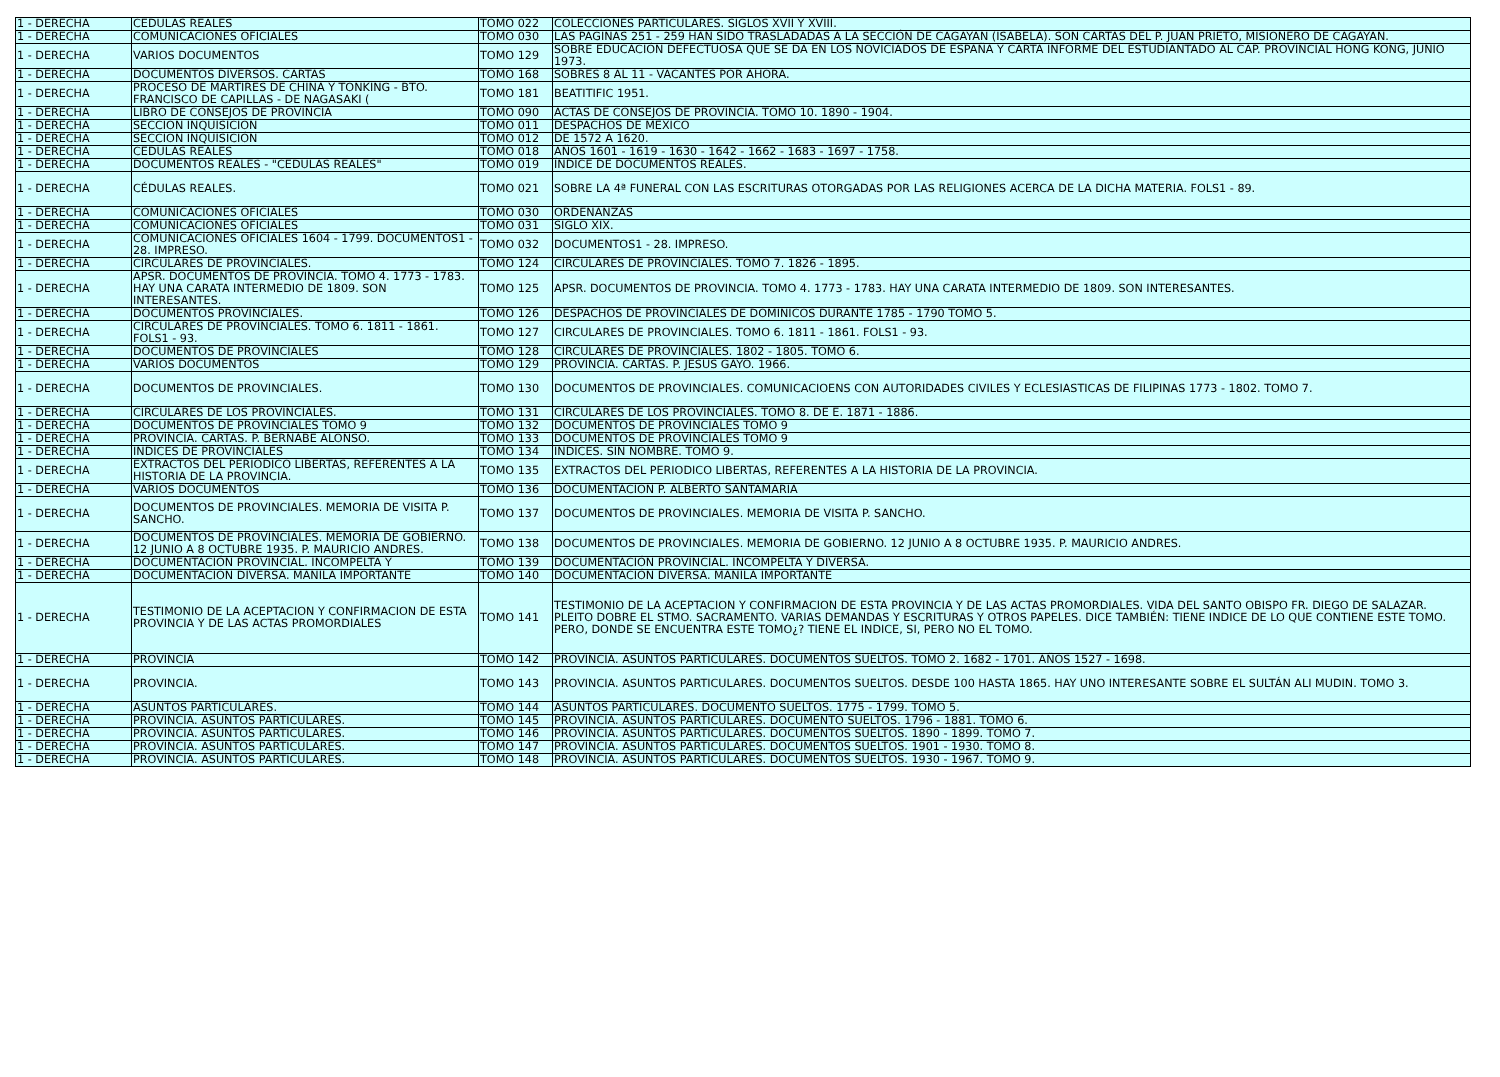| 1 - DERECHA | CEDULAS REALES | TOMO 022 | COLECCIONES PARTICULARES. SIGLOS XVII Y XVIII. |
| 1 - DERECHA | COMUNICACIONES OFICIALES | TOMO 030 | LAS PAGINAS 251 - 259 HAN SIDO TRASLADADAS A LA SECCIÓN DE CAGAYAN (ISABELA). SON CARTAS DEL P. JUAN PRIETO, MISIONERO DE CAGAYAN. |
| 1 - DERECHA | VARIOS DOCUMENTOS | TOMO 129 | SOBRE EDUCACIÓN DEFECTUOSA QUE SE DA EN LOS NOVICIADOS DE ESPAÑA Y CARTA INFORME DEL ESTUDIANTADO AL CAP. PROVINCIAL HONG KONG, JUNIO 1973. |
| 1 - DERECHA | DOCUMENTOS DIVERSOS. CARTAS | TOMO 168 | SOBRES 8 AL 11 - VACANTES POR AHORA. |
| 1 - DERECHA | PROCESO DE MARTIRES DE CHINA Y TONKING - BTO. FRANCISCO DE CAPILLAS - DE NAGASAKI ( | TOMO 181 | BEATITIFIC 1951. |
| 1 - DERECHA | LIBRO DE CONSEJOS DE PROVINCIA | TOMO 090 | ACTAS DE CONSEJOS DE PROVINCIA. TOMO 10. 1890 - 1904. |
| 1 - DERECHA | SECCION INQUISICIÓN | TOMO 011 | DESPACHOS DE MÉXICO |
| 1 - DERECHA | SECCION INQUISICIÓN | TOMO 012 | DE 1572 A 1620. |
| 1 - DERECHA | CEDULAS REALES | TOMO 018 | AÑOS 1601 - 1619 - 1630 - 1642 - 1662 - 1683 - 1697 - 1758. |
| 1 - DERECHA | DOCUMENTOS REALES - "CEDULAS REALES" | TOMO 019 | ÍNDICE DE DOCUMENTOS REALES. |
| 1 - DERECHA | CÉDULAS REALES. | TOMO 021 | SOBRE LA 4ª FUNERAL CON LAS ESCRITURAS OTORGADAS POR LAS RELIGIONES ACERCA DE LA DICHA MATERIA. FOLS1 - 89. |
| 1 - DERECHA | COMUNICACIONES OFICIALES | TOMO 030 | ORDENANZAS |
| 1 - DERECHA | COMUNICACIONES OFICIALES | TOMO 031 | SIGLO XIX. |
| 1 - DERECHA | COMUNICACIONES OFICIALES 1604 - 1799. DOCUMENTOS1 - 28. IMPRESO. | TOMO 032 | DOCUMENTOS1 - 28. IMPRESO. |
| 1 - DERECHA | CIRCULARES DE PROVINCIALES. | TOMO 124 | CIRCULARES DE PROVINCIALES. TOMO 7. 1826 - 1895. |
| 1 - DERECHA | APSR. DOCUMENTOS DE PROVINCIA. TOMO 4. 1773 - 1783. HAY UNA CARATA INTERMEDIO DE 1809. SON INTERESANTES. | TOMO 125 | APSR. DOCUMENTOS DE PROVINCIA. TOMO 4. 1773 - 1783. HAY UNA CARATA INTERMEDIO DE 1809. SON INTERESANTES. |
| 1 - DERECHA | DOCUMENTOS PROVINCIALES. | TOMO 126 | DESPACHOS DE PROVINCIALES DE DOMINICOS DURANTE 1785 - 1790 TOMO 5. |
| 1 - DERECHA | CIRCULARES DE PROVINCIALES. TOMO 6. 1811 - 1861. FOLS1 - 93. | TOMO 127 | CIRCULARES DE PROVINCIALES. TOMO 6. 1811 - 1861. FOLS1 - 93. |
| 1 - DERECHA | DOCUMENTOS DE PROVINCIALES | TOMO 128 | CIRCULARES DE PROVINCIALES. 1802 - 1805. TOMO 6. |
| 1 - DERECHA | VARIOS DOCUMENTOS | TOMO 129 | PROVINCIA. CARTAS. P. JESUS GAYO. 1966. |
| 1 - DERECHA | DOCUMENTOS DE PROVINCIALES. | TOMO 130 | DOCUMENTOS DE PROVINCIALES. COMUNICACIOENS CON AUTORIDADES CIVILES Y ECLESIASTICAS DE FILIPINAS 1773 - 1802. TOMO 7. |
| 1 - DERECHA | CIRCULARES DE LOS PROVINCIALES. | TOMO 131 | CIRCULARES DE LOS PROVINCIALES. TOMO 8. DE E. 1871 - 1886. |
| 1 - DERECHA | DOCUMENTOS DE PROVINCIALES TOMO 9 | TOMO 132 | DOCUMENTOS DE PROVINCIALES TOMO 9 |
| 1 - DERECHA | PROVINCIA. CARTAS. P. BERNABE ALONSO. | TOMO 133 | DOCUMENTOS DE PROVINCIALES TOMO 9 |
| 1 - DERECHA | INDICES DE PROVINCIALES | TOMO 134 | INDICES. SIN NOMBRE. TOMO 9. |
| 1 - DERECHA | EXTRACTOS DEL PERIODICO LIBERTAS, REFERENTES A LA HISTORIA DE LA PROVINCIA. | TOMO 135 | EXTRACTOS DEL PERIODICO LIBERTAS, REFERENTES A LA HISTORIA DE LA PROVINCIA. |
| 1 - DERECHA | VARIOS DOCUMENTOS | TOMO 136 | DOCUMENTACION P. ALBERTO SANTAMARIA |
| 1 - DERECHA | DOCUMENTOS DE PROVINCIALES. MEMORIA DE VISITA P. SANCHO. | TOMO 137 | DOCUMENTOS DE PROVINCIALES. MEMORIA DE VISITA P. SANCHO. |
| 1 - DERECHA | DOCUMENTOS DE PROVINCIALES. MEMORIA DE GOBIERNO. 12 JUNIO A 8 OCTUBRE 1935. P. MAURICIO ANDRES. | TOMO 138 | DOCUMENTOS DE PROVINCIALES. MEMORIA DE GOBIERNO. 12 JUNIO A 8 OCTUBRE 1935. P. MAURICIO ANDRES. |
| 1 - DERECHA | DOCUMENTACIÓN PROVINCIAL. INCOMPELTA Y | TOMO 139 | DOCUMENTACIÓN PROVINCIAL. INCOMPELTA Y DIVERSA. |
| 1 - DERECHA | DOCUMENTACIÓN DIVERSA. MANILA IMPORTANTE | TOMO 140 | DOCUMENTACIÓN DIVERSA. MANILA IMPORTANTE |
| 1 - DERECHA | TESTIMONIO DE LA ACEPTACION Y CONFIRMACION DE ESTA PROVINCIA Y DE LAS ACTAS PROMORDIALES | TOMO 141 | TESTIMONIO DE LA ACEPTACION Y CONFIRMACION DE ESTA PROVINCIA Y DE LAS ACTAS PROMORDIALES. VIDA DEL SANTO OBISPO FR. DIEGO DE SALAZAR. PLEITO DOBRE EL STMO. SACRAMENTO. VARIAS DEMANDAS Y ESCRITURAS Y OTROS PAPELES. DICE TAMBIÉN: TIENE INDICE DE LO QUE CONTIENE ESTE TOMO. PERO, DONDE SE ENCUENTRA ESTE TOMO¿? TIENE EL INDICE, SI, PERO NO EL TOMO. |
| 1 - DERECHA | PROVINCIA | TOMO 142 | PROVINCIA. ASUNTOS PARTICULARES. DOCUMENTOS SUELTOS. TOMO 2. 1682 - 1701. AÑOS 1527 - 1698. |
| 1 - DERECHA | PROVINCIA. | TOMO 143 | PROVINCIA. ASUNTOS PARTICULARES. DOCUMENTOS SUELTOS. DESDE 100 HASTA 1865. HAY UNO INTERESANTE SOBRE EL SULTÁN ALI MUDIN. TOMO 3. |
| 1 - DERECHA | ASUNTOS PARTICULARES. | TOMO 144 | ASUNTOS PARTICULARES. DOCUMENTO SUELTOS. 1775 - 1799. TOMO 5. |
| 1 - DERECHA | PROVINCIA. ASUNTOS PARTICULARES. | TOMO 145 | PROVINCIA. ASUNTOS PARTICULARES. DOCUMENTO SUELTOS. 1796 - 1881. TOMO 6. |
| 1 - DERECHA | PROVINCIA. ASUNTOS PARTICULARES. | TOMO 146 | PROVINCIA. ASUNTOS PARTICULARES. DOCUMENTOS SUELTOS. 1890 - 1899. TOMO 7. |
| 1 - DERECHA | PROVINCIA. ASUNTOS PARTICULARES. | TOMO 147 | PROVINCIA. ASUNTOS PARTICULARES. DOCUMENTOS SUELTOS. 1901 - 1930. TOMO 8. |
| 1 - DERECHA | PROVINCIA. ASUNTOS PARTICULARES. | TOMO 148 | PROVINCIA. ASUNTOS PARTICULARES. DOCUMENTOS SUELTOS. 1930 - 1967. TOMO 9. |